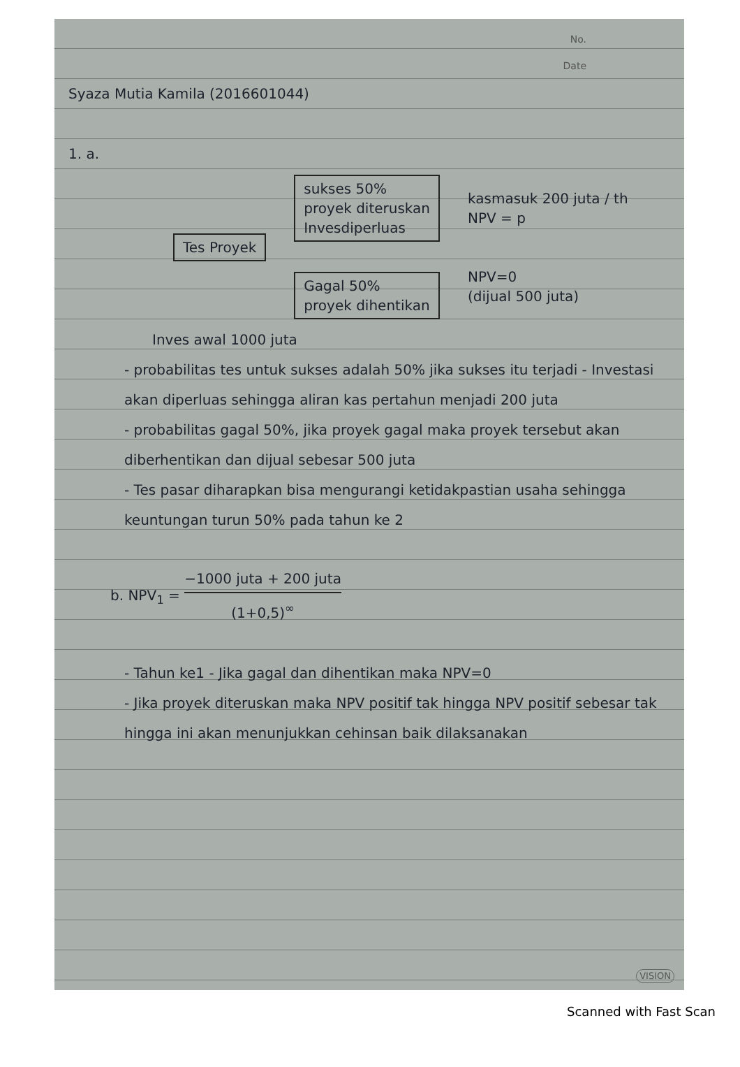No.
Date
Syaza Mutia Kamila (2016601044)
1. a.
Tes Proyek
sukses 50%
proyek diteruskan
Invesdiperluas
Gagal 50%
proyek dihentikan
kasmasuk 200 juta / th
NPV = p
NPV=0
(dijual 500 juta)
Inves awal 1000 juta
- probabilitas tes untuk sukses adalah 50% jika sukses itu terjadi - Investasi akan diperluas sehingga aliran kas pertahun menjadi 200 juta
- probabilitas gagal 50%, jika proyek gagal maka proyek tersebut akan diberhentikan dan dijual sebesar 500 juta
- Tes pasar diharapkan bisa mengurangi ketidakpastian usaha sehingga keuntungan turun 50% pada tahun ke 2
b. NPV<sub>1</sub> = −1000 juta + 200 juta (1+0,5)<sup>∞</sup>
- Tahun ke1 - Jika gagal dan dihentikan maka NPV=0
- Jika proyek diteruskan maka NPV positif tak hingga NPV positif sebesar tak hingga ini akan menunjukkan cehinsan baik dilaksanakan
VISION
Scanned with Fast Scan